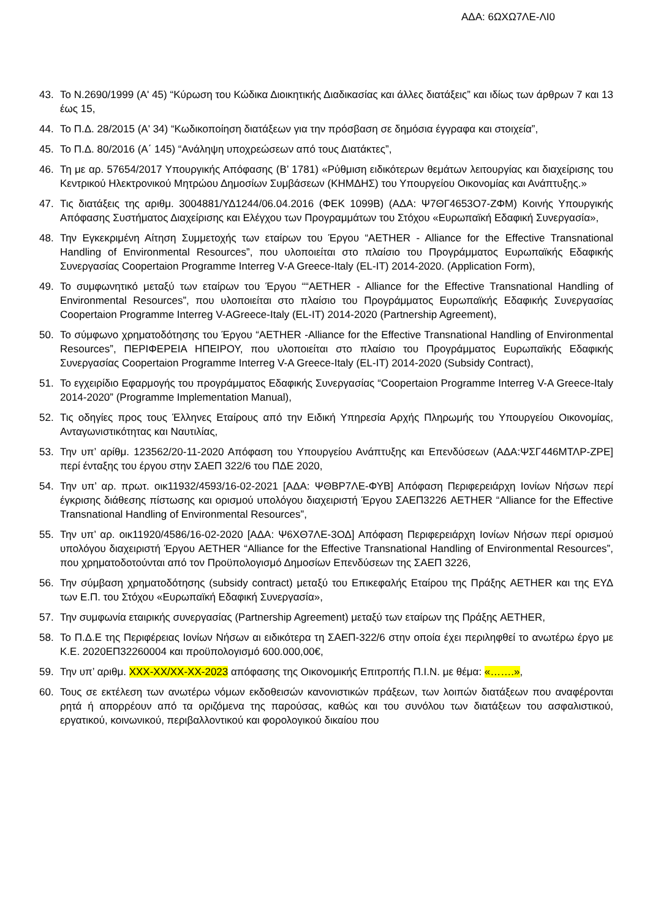ΑΔΑ: 6ΩΧΩ7ΛΕ-ΛΙ0
43. Το Ν.2690/1999 (Α' 45) “Κύρωση του Κώδικα Διοικητικής Διαδικασίας και άλλες διατάξεις” και ιδίως των άρθρων 7 και 13 έως 15,
44. Το Π.Δ. 28/2015 (Α' 34) “Κωδικοποίηση διατάξεων για την πρόσβαση σε δημόσια έγγραφα και στοιχεία”,
45. Το Π.Δ. 80/2016 (Α΄ 145) “Ανάληψη υποχρεώσεων από τους Διατάκτες”,
46. Τη με αρ. 57654/2017 Υπουργικής Απόφασης (Β’ 1781) «Ρύθμιση ειδικότερων θεμάτων λειτουργίας και διαχείρισης του Κεντρικού Ηλεκτρονικού Μητρώου Δημοσίων Συμβάσεων (ΚΗΜΔΗΣ) του Υπουργείου Οικονομίας και Ανάπτυξης.»
47. Τις διατάξεις της αριθμ. 3004881/ΥΔ1244/06.04.2016 (ΦΕΚ 1099Β) (ΑΔΑ: Ψ7ΘΓ4653Ο7-ΖΦΜ) Κοινής Υπουργικής Απόφασης Συστήματος Διαχείρισης και Ελέγχου των Προγραμμάτων του Στόχου «Ευρωπαϊκή Εδαφική Συνεργασία»,
48. Την Εγκεκριμένη Αίτηση Συμμετοχής των εταίρων του Έργου “AETHER - Alliance for the Effective Transnational Handling of Environmental Resources”, που υλοποιείται στο πλαίσιο του Προγράμματος Ευρωπαϊκής Εδαφικής Συνεργασίας Coopertaion Programme Interreg V-A Greece-Italy (EL-IT) 2014-2020. (Application Form),
49. Το συμφωνητικό μεταξύ των εταίρων του Έργου ““AETHER - Alliance for the Effective Transnational Handling of Environmental Resources”, που υλοποιείται στο πλαίσιο του Προγράμματος Ευρωπαϊκής Εδαφικής Συνεργασίας Coopertaion Programme Interreg V-AGreece-Italy (EL-IT) 2014-2020 (Partnership Agreement),
50. Το σύμφωνο χρηματοδότησης του Έργου “AETHER -Alliance for the Effective Transnational Handling of Environmental Resources”, ΠΕΡΙΦΕΡΕΙΑ ΗΠΕΙΡΟΥ, που υλοποιείται στο πλαίσιο του Προγράμματος Ευρωπαϊκής Εδαφικής Συνεργασίας Coopertaion Programme Interreg V-A Greece-Italy (EL-IT) 2014-2020 (Subsidy Contract),
51. Το εγχειρίδιο Εφαρμογής του προγράμματος Εδαφικής Συνεργασίας “Coopertaion Programme Interreg V-A Greece-Italy 2014-2020” (Programme Implementation Manual),
52. Τις οδηγίες προς τους Έλληνες Εταίρους από την Ειδική Υπηρεσία Αρχής Πληρωμής του Υπουργείου Οικονομίας, Ανταγωνιστικότητας και Ναυτιλίας,
53. Την υπ’ αρίθμ. 123562/20-11-2020 Απόφαση του Υπουργείου Ανάπτυξης και Επενδύσεων (ΑΔΑ:ΨΣΓ446ΜΤΛΡ-ΖΡΕ] περί ένταξης του έργου στην ΣΑΕΠ 322/6 του ΠΔΕ 2020,
54. Την υπ’ αρ. πρωτ. οικ11932/4593/16-02-2021 [ΑΔΑ: ΨΘΒΡ7ΛΕ-ΦΥΒ] Απόφαση Περιφερειάρχη Ιονίων Νήσων περί έγκρισης διάθεσης πίστωσης και ορισμού υπολόγου διαχειριστή Έργου ΣΑΕΠ3226 AETHER “Alliance for the Effective Transnational Handling of Environmental Resources”,
55. Την υπ’ αρ. οικ11920/4586/16-02-2020 [ΑΔΑ: Ψ6ΧΘ7ΛΕ-3ΟΔ] Απόφαση Περιφερειάρχη Ιονίων Νήσων περί ορισμού υπολόγου διαχειριστή Έργου AETHER “Alliance for the Effective Transnational Handling of Environmental Resources”, που χρηματοδοτούνται από τον Προϋπολογισμό Δημοσίων Επενδύσεων της ΣΑΕΠ 3226,
56. Την σύμβαση χρηματοδότησης (subsidy contract) μεταξύ του Επικεφαλής Εταίρου της Πράξης AETHER και της ΕΥΔ των Ε.Π. του Στόχου «Ευρωπαϊκή Εδαφική Συνεργασία»,
57. Την συμφωνία εταιρικής συνεργασίας (Partnership Agreement) μεταξύ των εταίρων της Πράξης AETHER,
58. Το Π.Δ.Ε της Περιφέρειας Ιονίων Νήσων αι ειδικότερα τη ΣΑΕΠ-322/6 στην οποία έχει περιληφθεί το ανωτέρω έργο με Κ.Ε. 2020ΕΠ32260004 και προϋπολογισμό 600.000,00€,
59. Την υπ’ αριθμ. ΧΧΧ-ΧΧ/ΧΧ-ΧΧ-2023 απόφασης της Οικονομικής Επιτροπής Π.Ι.Ν. με θέμα: «…….»,
60. Τους σε εκτέλεση των ανωτέρω νόμων εκδοθεισών κανονιστικών πράξεων, των λοιπών διατάξεων που αναφέρονται ρητά ή απορρέουν από τα οριζόμενα της παρούσας, καθώς και του συνόλου των διατάξεων του ασφαλιστικού, εργατικού, κοινωνικού, περιβαλλοντικού και φορολογικού δικαίου που